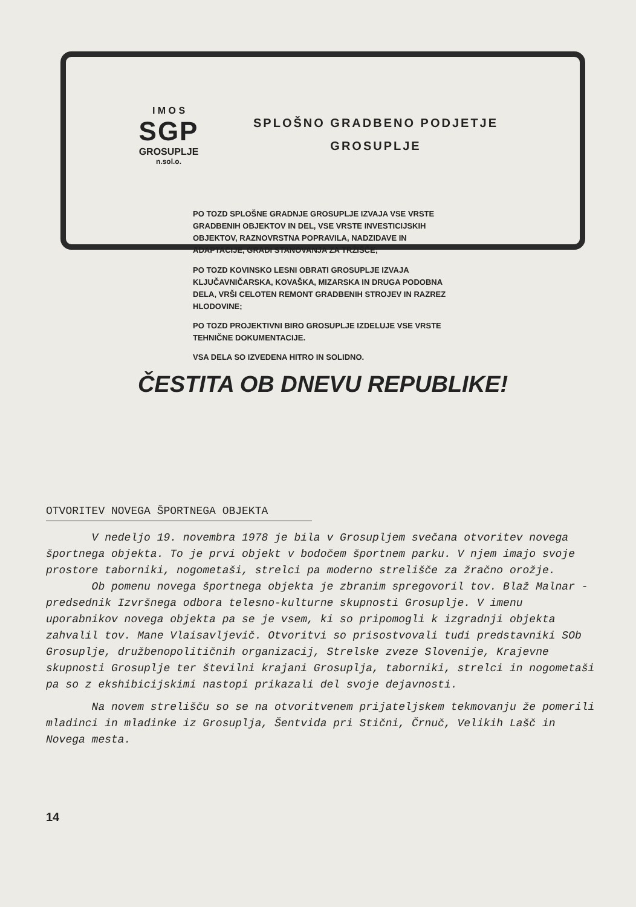I M O S
SGP
GROSUPLJE
n.sol.o.
SPLOŠNO GRADBENO PODJETJE
GROSUPLJE
PO TOZD SPLOŠNE GRADNJE GROSUPLJE IZVAJA VSE VRSTE GRADBENIH OBJEKTOV IN DEL, VSE VRSTE INVESTICIJSKIH OBJEKTOV, RAZNOVRSTNA POPRAVILA, NADZIDAVE IN ADAPTACIJE, GRADI STANOVANJA ZA TRŽIŠČE;
PO TOZD KOVINSKO LESNI OBRATI GROSUPLJE IZVAJA KLJUČAVNIČARSKA, KOVAŠKA, MIZARSKA IN DRUGA PODOBNA DELA, VRŠI CELOTEN REMONT GRADBENIH STROJEV IN RAZREZ HLODOVINE;
PO TOZD PROJEKTIVNI BIRO GROSUPLJE IZDELUJE VSE VRSTE TEHNIČNE DOKUMENTACIJE.
VSA DELA SO IZVEDENA HITRO IN SOLIDNO.
ČESTITA OB DNEVU REPUBLIKE!
OTVORITEV NOVEGA ŠPORTNEGA OBJEKTA
V nedeljo 19. novembra 1978 je bila v Grosupljem svečana otvoritev novega športnega objekta. To je prvi objekt v bodočem športnem parku. V njem imajo svoje prostore taborniki, nogometaši, strelci pa moderno strelišče za žračno orožje.
Ob pomenu novega športnega objekta je zbranim spregovoril tov. Blaž Malnar - predsednik Izvršnega odbora telesno-kulturne skupnosti Grosuplje. V imenu uporabnikov novega objekta pa se je vsem, ki so pripomogli k izgradnji objekta zahvalil tov. Mane Vlaisavljevič. Otvoritvi so prisostvovali tudi predstavniki SOb Grosuplje, družbenopolitičnih organizacij, Strelske zveze Slovenije, Krajevne skupnosti Grosuplje ter številni krajani Grosuplja, taborniki, strelci in nogometaši pa so z ekshibicijskimi nastopi prikazali del svoje dejavnosti.
Na novem strelišču so se na otvoritvenem prijateljskem tekmovanju že pomerili mladinci in mladinke iz Grosuplja, Šentvida pri Stični, Črnuč, Velikih Lašč in Novega mesta.
14